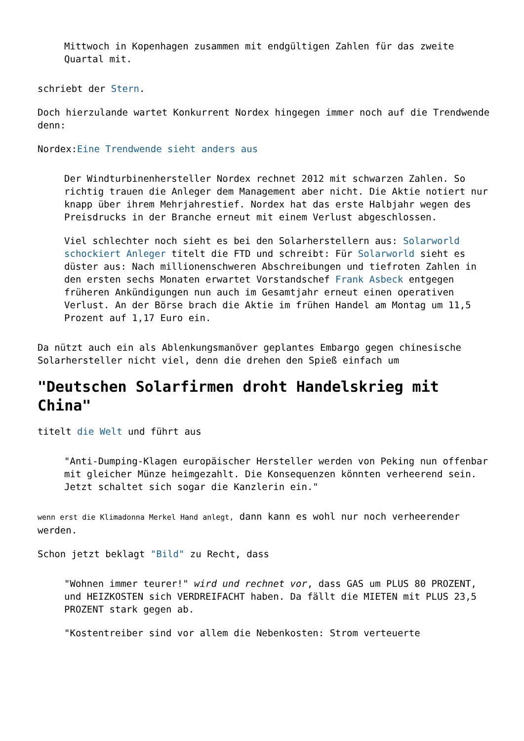Mittwoch in Kopenhagen zusammen mit endgültigen Zahlen für das zweite Quartal mit.
schriebt der Stern.
Doch hierzulande wartet Konkurrent Nordex hingegen immer noch auf die Trendwende denn:
Nordex:Eine Trendwende sieht anders aus
Der Windturbinenhersteller Nordex rechnet 2012 mit schwarzen Zahlen. So richtig trauen die Anleger dem Management aber nicht. Die Aktie notiert nur knapp über ihrem Mehrjahrestief. Nordex hat das erste Halbjahr wegen des Preisdrucks in der Branche erneut mit einem Verlust abgeschlossen.
Viel schlechter noch sieht es bei den Solarherstellern aus: Solarworld schockiert Anleger titelt die FTD und schreibt: Für Solarworld sieht es düster aus: Nach millionenschweren Abschreibungen und tiefroten Zahlen in den ersten sechs Monaten erwartet Vorstandschef Frank Asbeck entgegen früheren Ankündigungen nun auch im Gesamtjahr erneut einen operativen Verlust. An der Börse brach die Aktie im frühen Handel am Montag um 11,5 Prozent auf 1,17 Euro ein.
Da nützt auch ein als Ablenkungsmanöver geplantes Embargo gegen chinesische Solarhersteller nicht viel, denn die drehen den Spieß einfach um
"Deutschen Solarfirmen droht Handelskrieg mit China"
titelt die Welt und führt aus
"Anti-Dumping-Klagen europäischer Hersteller werden von Peking nun offenbar mit gleicher Münze heimgezahlt. Die Konsequenzen könnten verheerend sein. Jetzt schaltet sich sogar die Kanzlerin ein."
wenn erst die Klimadonna Merkel Hand anlegt, dann kann es wohl nur noch verheerender werden.
Schon jetzt beklagt "Bild" zu Recht, dass
"Wohnen immer teurer!" wird und rechnet vor, dass GAS um PLUS 80 PROZENT, und HEIZKOSTEN sich VERDREIFACHT haben. Da fällt die MIETEN mit PLUS 23,5 PROZENT stark gegen ab.
"Kostentreiber sind vor allem die Nebenkosten: Strom verteuerte